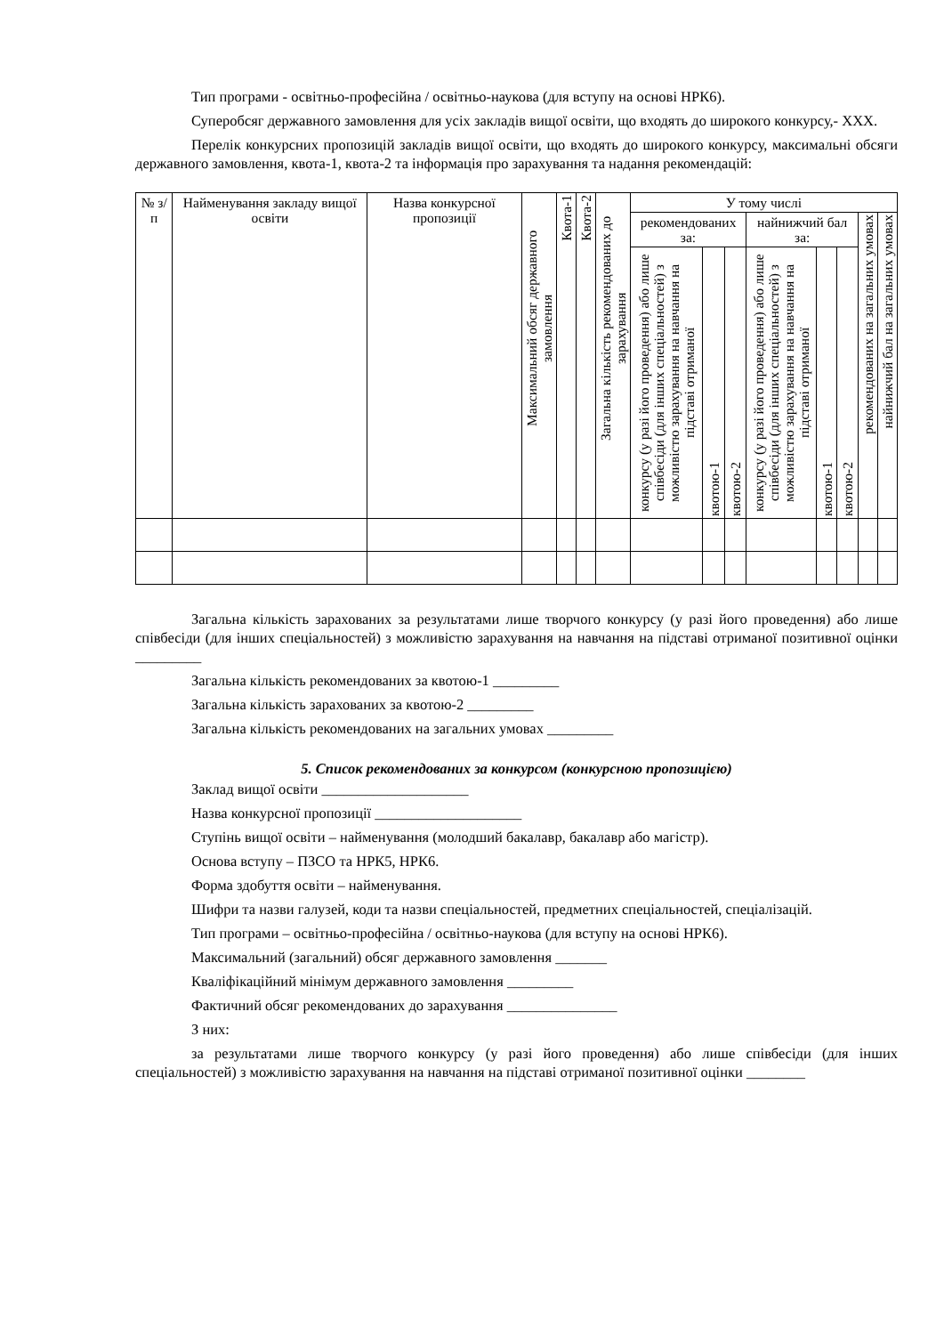Тип програми - освітньо-професійна / освітньо-наукова (для вступу на основі НРК6).
Суперобсяг державного замовлення для усіх закладів вищої освіти, що входять до широкого конкурсу,- ХХХ.
Перелік конкурсних пропозицій закладів вищої освіти, що входять до широкого конкурсу, максимальні обсяги державного замовлення, квота-1, квота-2 та інформація про зарахування та надання рекомендацій:
| № з/ п | Найменування закладу вищої освіти | Назва конкурсної пропозиції | Максимальний обсяг державного замовлення | Квота-1 | Квота-2 | Загальна кількість рекомендованих до зарахування | У тому числі | | | | | | | |
| --- | --- | --- | --- | --- | --- | --- | --- | --- | --- | --- | --- | --- | --- | --- |
| | | | | | | | рекомендованих за: | | | найнижчий бал за: | | | рекомендованих на загальних умовах | найнижчий бал на загальних умовах |
| | | | | | | | конкурсу (у разі його проведення) або лише співбесіди (для інших спеціальностей) з можливістю зарахування на навчання на підставі отриманої | квотою-1 | квотою-2 | конкурсу (у разі його проведення) або лише співбесіди (для інших спеціальностей) з можливістю зарахування на навчання на підставі отриманої | квотою-1 | квотою-2 | | |
Загальна кількість зарахованих за результатами лише творчого конкурсу (у разі його проведення) або лише співбесіди (для інших спеціальностей) з можливістю зарахування на навчання на підставі отриманої позитивної оцінки _________
Загальна кількість рекомендованих за квотою-1 _________
Загальна кількість зарахованих за квотою-2 _________
Загальна кількість рекомендованих на загальних умовах _________
5. Список рекомендованих за конкурсом (конкурсною пропозицією)
Заклад вищої освіти ____________________
Назва конкурсної пропозиції ____________________
Ступінь вищої освіти – найменування (молодший бакалавр, бакалавр або магістр).
Основа вступу – ПЗСО та НРК5, НРК6.
Форма здобуття освіти – найменування.
Шифри та назви галузей, коди та назви спеціальностей, предметних спеціальностей, спеціалізацій.
Тип програми – освітньо-професійна / освітньо-наукова (для вступу на основі НРК6).
Максимальний (загальний) обсяг державного замовлення _______
Кваліфікаційний мінімум державного замовлення _________
Фактичний обсяг рекомендованих до зарахування _______________
З них:
за результатами лише творчого конкурсу (у разі його проведення) або лише співбесіди (для інших спеціальностей) з можливістю зарахування на навчання на підставі отриманої позитивної оцінки ________